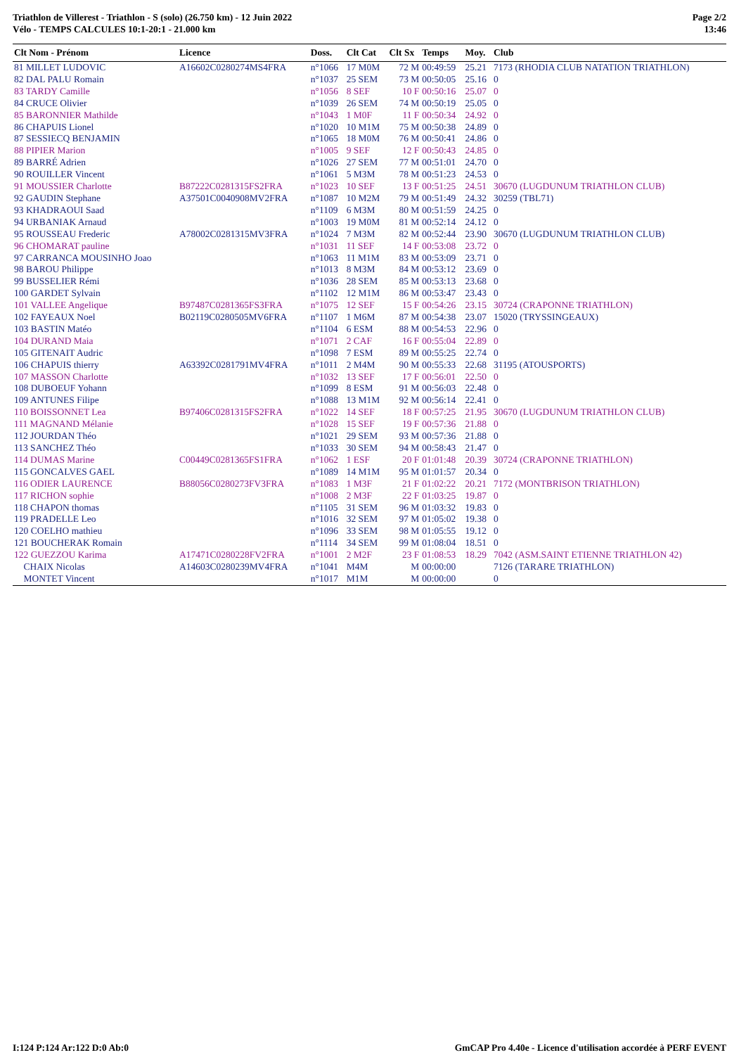Triathlon de Villerest - Triathlon - S (solo) (26.750 km) - 12 Juin 2022
Vélo - TEMPS CALCULES 10:1-20:1 - 21.000 km
Page 2/2
13:46
| Clt Nom - Prénom | Licence | Doss. | Clt Cat | Clt Sx | Temps | Moy. | Club |
| --- | --- | --- | --- | --- | --- | --- | --- |
| 81 MILLET LUDOVIC | A16602C0280274MS4FRA | n°1066 | 17 M0M | 72 M | 00:49:59 | 25.21 | 7173 (RHODIA CLUB NATATION TRIATHLON) |
| 82 DAL PALU Romain | | n°1037 | 25 SEM | 73 M | 00:50:05 | 25.16 | 0 |
| 83 TARDY Camille | | n°1056 | 8 SEF | 10 F | 00:50:16 | 25.07 | 0 |
| 84 CRUCE Olivier | | n°1039 | 26 SEM | 74 M | 00:50:19 | 25.05 | 0 |
| 85 BARONNIER Mathilde | | n°1043 | 1 M0F | 11 F | 00:50:34 | 24.92 | 0 |
| 86 CHAPUIS Lionel | | n°1020 | 10 M1M | 75 M | 00:50:38 | 24.89 | 0 |
| 87 SESSIECQ BENJAMIN | | n°1065 | 18 M0M | 76 M | 00:50:41 | 24.86 | 0 |
| 88 PIPIER Marion | | n°1005 | 9 SEF | 12 F | 00:50:43 | 24.85 | 0 |
| 89 BARRÉ Adrien | | n°1026 | 27 SEM | 77 M | 00:51:01 | 24.70 | 0 |
| 90 ROUILLER Vincent | | n°1061 | 5 M3M | 78 M | 00:51:23 | 24.53 | 0 |
| 91 MOUSSIER Charlotte | B87222C0281315FS2FRA | n°1023 | 10 SEF | 13 F | 00:51:25 | 24.51 | 30670 (LUGDUNUM TRIATHLON CLUB) |
| 92 GAUDIN Stephane | A37501C0040908MV2FRA | n°1087 | 10 M2M | 79 M | 00:51:49 | 24.32 | 30259 (TBL71) |
| 93 KHADRAOUI Saad | | n°1109 | 6 M3M | 80 M | 00:51:59 | 24.25 | 0 |
| 94 URBANIAK Arnaud | | n°1003 | 19 M0M | 81 M | 00:52:14 | 24.12 | 0 |
| 95 ROUSSEAU Frederic | A78002C0281315MV3FRA | n°1024 | 7 M3M | 82 M | 00:52:44 | 23.90 | 30670 (LUGDUNUM TRIATHLON CLUB) |
| 96 CHOMARAT pauline | | n°1031 | 11 SEF | 14 F | 00:53:08 | 23.72 | 0 |
| 97 CARRANCA MOUSINHO Joao | | n°1063 | 11 M1M | 83 M | 00:53:09 | 23.71 | 0 |
| 98 BAROU Philippe | | n°1013 | 8 M3M | 84 M | 00:53:12 | 23.69 | 0 |
| 99 BUSSELIER Rémi | | n°1036 | 28 SEM | 85 M | 00:53:13 | 23.68 | 0 |
| 100 GARDET Sylvain | | n°1102 | 12 M1M | 86 M | 00:53:47 | 23.43 | 0 |
| 101 VALLEE Angelique | B97487C0281365FS3FRA | n°1075 | 12 SEF | 15 F | 00:54:26 | 23.15 | 30724 (CRAPONNE TRIATHLON) |
| 102 FAYEAUX Noel | B02119C0280505MV6FRA | n°1107 | 1 M6M | 87 M | 00:54:38 | 23.07 | 15020 (TRYSSINGEAUX) |
| 103 BASTIN Matéo | | n°1104 | 6 ESM | 88 M | 00:54:53 | 22.96 | 0 |
| 104 DURAND Maia | | n°1071 | 2 CAF | 16 F | 00:55:04 | 22.89 | 0 |
| 105 GITENAIT Audric | | n°1098 | 7 ESM | 89 M | 00:55:25 | 22.74 | 0 |
| 106 CHAPUIS thierry | A63392C0281791MV4FRA | n°1011 | 2 M4M | 90 M | 00:55:33 | 22.68 | 31195 (ATOUSPORTS) |
| 107 MASSON Charlotte | | n°1032 | 13 SEF | 17 F | 00:56:01 | 22.50 | 0 |
| 108 DUBOEUF Yohann | | n°1099 | 8 ESM | 91 M | 00:56:03 | 22.48 | 0 |
| 109 ANTUNES Filipe | | n°1088 | 13 M1M | 92 M | 00:56:14 | 22.41 | 0 |
| 110 BOISSONNET Lea | B97406C0281315FS2FRA | n°1022 | 14 SEF | 18 F | 00:57:25 | 21.95 | 30670 (LUGDUNUM TRIATHLON CLUB) |
| 111 MAGNAND Mélanie | | n°1028 | 15 SEF | 19 F | 00:57:36 | 21.88 | 0 |
| 112 JOURDAN Théo | | n°1021 | 29 SEM | 93 M | 00:57:36 | 21.88 | 0 |
| 113 SANCHEZ Théo | | n°1033 | 30 SEM | 94 M | 00:58:43 | 21.47 | 0 |
| 114 DUMAS Marine | C00449C0281365FS1FRA | n°1062 | 1 ESF | 20 F | 01:01:48 | 20.39 | 30724 (CRAPONNE TRIATHLON) |
| 115 GONCALVES GAEL | | n°1089 | 14 M1M | 95 M | 01:01:57 | 20.34 | 0 |
| 116 ODIER LAURENCE | B88056C0280273FV3FRA | n°1083 | 1 M3F | 21 F | 01:02:22 | 20.21 | 7172 (MONTBRISON TRIATHLON) |
| 117 RICHON sophie | | n°1008 | 2 M3F | 22 F | 01:03:25 | 19.87 | 0 |
| 118 CHAPON thomas | | n°1105 | 31 SEM | 96 M | 01:03:32 | 19.83 | 0 |
| 119 PRADELLE Leo | | n°1016 | 32 SEM | 97 M | 01:05:02 | 19.38 | 0 |
| 120 COELHO mathieu | | n°1096 | 33 SEM | 98 M | 01:05:55 | 19.12 | 0 |
| 121 BOUCHERAK Romain | | n°1114 | 34 SEM | 99 M | 01:08:04 | 18.51 | 0 |
| 122 GUEZZOU Karima | A17471C0280228FV2FRA | n°1001 | 2 M2F | 23 F | 01:08:53 | 18.29 | 7042 (ASM.SAINT ETIENNE TRIATHLON 42) |
| CHAIX Nicolas | A14603C0280239MV4FRA | n°1041 | M4M | M | 00:00:00 | | 7126 (TARARE TRIATHLON) |
| MONTET Vincent | | n°1017 | M1M | M | 00:00:00 | | 0 |
I:124 P:124 Ar:122 D:0 Ab:0 GmCAP Pro 4.40e - Licence d'utilisation accordée à PERF EVENT